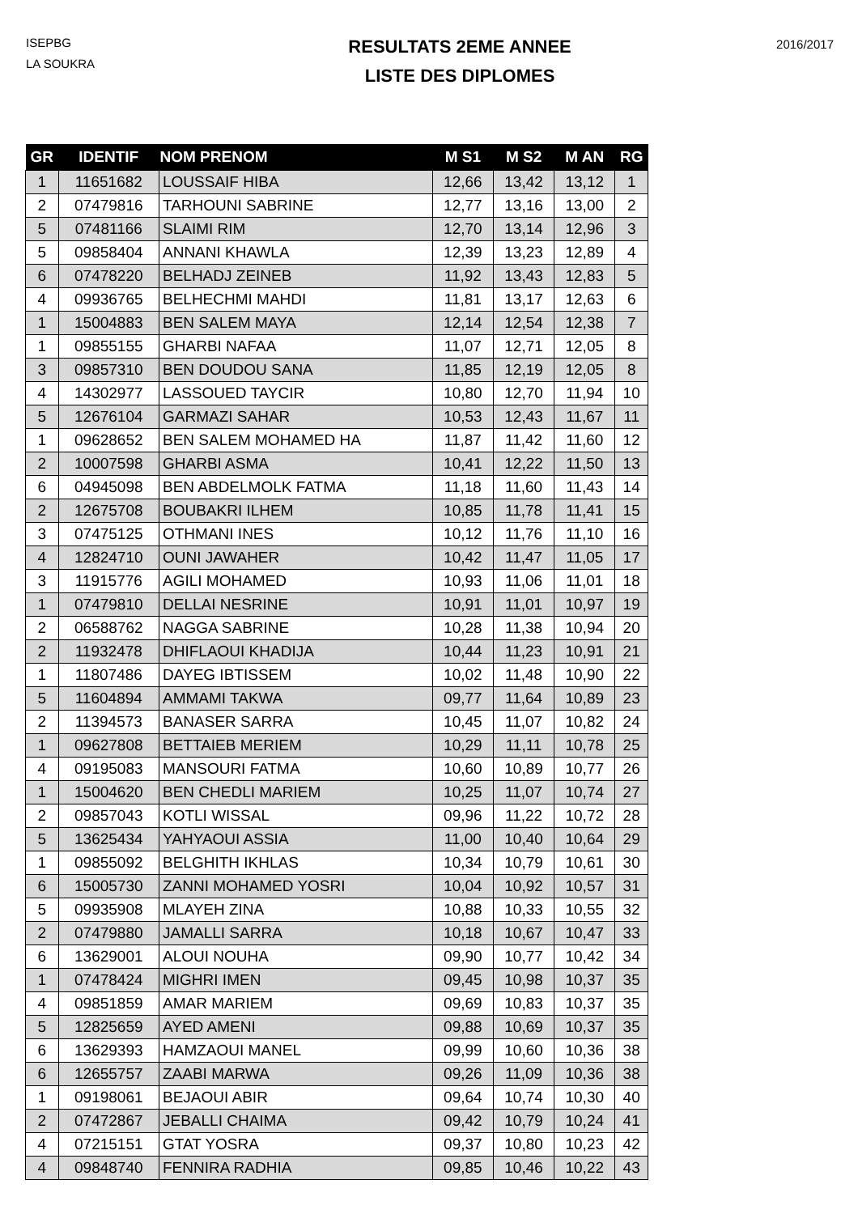ISEPBG
LA SOUKRA
RESULTATS 2EME ANNEE
LISTE DES DIPLOMES
2016/2017
| GR | IDENTIF | NOM PRENOM | M S1 | M S2 | M AN | RG |
| --- | --- | --- | --- | --- | --- | --- |
| 1 | 11651682 | LOUSSAIF HIBA | 12,66 | 13,42 | 13,12 | 1 |
| 2 | 07479816 | TARHOUNI SABRINE | 12,77 | 13,16 | 13,00 | 2 |
| 5 | 07481166 | SLAIMI RIM | 12,70 | 13,14 | 12,96 | 3 |
| 5 | 09858404 | ANNANI KHAWLA | 12,39 | 13,23 | 12,89 | 4 |
| 6 | 07478220 | BELHADJ ZEINEB | 11,92 | 13,43 | 12,83 | 5 |
| 4 | 09936765 | BELHECHMI MAHDI | 11,81 | 13,17 | 12,63 | 6 |
| 1 | 15004883 | BEN SALEM MAYA | 12,14 | 12,54 | 12,38 | 7 |
| 1 | 09855155 | GHARBI NAFAA | 11,07 | 12,71 | 12,05 | 8 |
| 3 | 09857310 | BEN DOUDOU SANA | 11,85 | 12,19 | 12,05 | 8 |
| 4 | 14302977 | LASSOUED TAYCIR | 10,80 | 12,70 | 11,94 | 10 |
| 5 | 12676104 | GARMAZI SAHAR | 10,53 | 12,43 | 11,67 | 11 |
| 1 | 09628652 | BEN SALEM MOHAMED HA | 11,87 | 11,42 | 11,60 | 12 |
| 2 | 10007598 | GHARBI ASMA | 10,41 | 12,22 | 11,50 | 13 |
| 6 | 04945098 | BEN ABDELMOLK FATMA | 11,18 | 11,60 | 11,43 | 14 |
| 2 | 12675708 | BOUBAKRI ILHEM | 10,85 | 11,78 | 11,41 | 15 |
| 3 | 07475125 | OTHMANI INES | 10,12 | 11,76 | 11,10 | 16 |
| 4 | 12824710 | OUNI JAWAHER | 10,42 | 11,47 | 11,05 | 17 |
| 3 | 11915776 | AGILI MOHAMED | 10,93 | 11,06 | 11,01 | 18 |
| 1 | 07479810 | DELLAI NESRINE | 10,91 | 11,01 | 10,97 | 19 |
| 2 | 06588762 | NAGGA SABRINE | 10,28 | 11,38 | 10,94 | 20 |
| 2 | 11932478 | DHIFLAOUI KHADIJA | 10,44 | 11,23 | 10,91 | 21 |
| 1 | 11807486 | DAYEG IBTISSEM | 10,02 | 11,48 | 10,90 | 22 |
| 5 | 11604894 | AMMAMI TAKWA | 09,77 | 11,64 | 10,89 | 23 |
| 2 | 11394573 | BANASER SARRA | 10,45 | 11,07 | 10,82 | 24 |
| 1 | 09627808 | BETTAIEB MERIEM | 10,29 | 11,11 | 10,78 | 25 |
| 4 | 09195083 | MANSOURI FATMA | 10,60 | 10,89 | 10,77 | 26 |
| 1 | 15004620 | BEN CHEDLI MARIEM | 10,25 | 11,07 | 10,74 | 27 |
| 2 | 09857043 | KOTLI WISSAL | 09,96 | 11,22 | 10,72 | 28 |
| 5 | 13625434 | YAHYAOUI ASSIA | 11,00 | 10,40 | 10,64 | 29 |
| 1 | 09855092 | BELGHITH IKHLAS | 10,34 | 10,79 | 10,61 | 30 |
| 6 | 15005730 | ZANNI MOHAMED YOSRI | 10,04 | 10,92 | 10,57 | 31 |
| 5 | 09935908 | MLAYEH ZINA | 10,88 | 10,33 | 10,55 | 32 |
| 2 | 07479880 | JAMALLI SARRA | 10,18 | 10,67 | 10,47 | 33 |
| 6 | 13629001 | ALOUI NOUHA | 09,90 | 10,77 | 10,42 | 34 |
| 1 | 07478424 | MIGHRI IMEN | 09,45 | 10,98 | 10,37 | 35 |
| 4 | 09851859 | AMAR MARIEM | 09,69 | 10,83 | 10,37 | 35 |
| 5 | 12825659 | AYED AMENI | 09,88 | 10,69 | 10,37 | 35 |
| 6 | 13629393 | HAMZAOUI MANEL | 09,99 | 10,60 | 10,36 | 38 |
| 6 | 12655757 | ZAABI MARWA | 09,26 | 11,09 | 10,36 | 38 |
| 1 | 09198061 | BEJAOUI ABIR | 09,64 | 10,74 | 10,30 | 40 |
| 2 | 07472867 | JEBALLI CHAIMA | 09,42 | 10,79 | 10,24 | 41 |
| 4 | 07215151 | GTAT YOSRA | 09,37 | 10,80 | 10,23 | 42 |
| 4 | 09848740 | FENNIRA RADHIA | 09,85 | 10,46 | 10,22 | 43 |